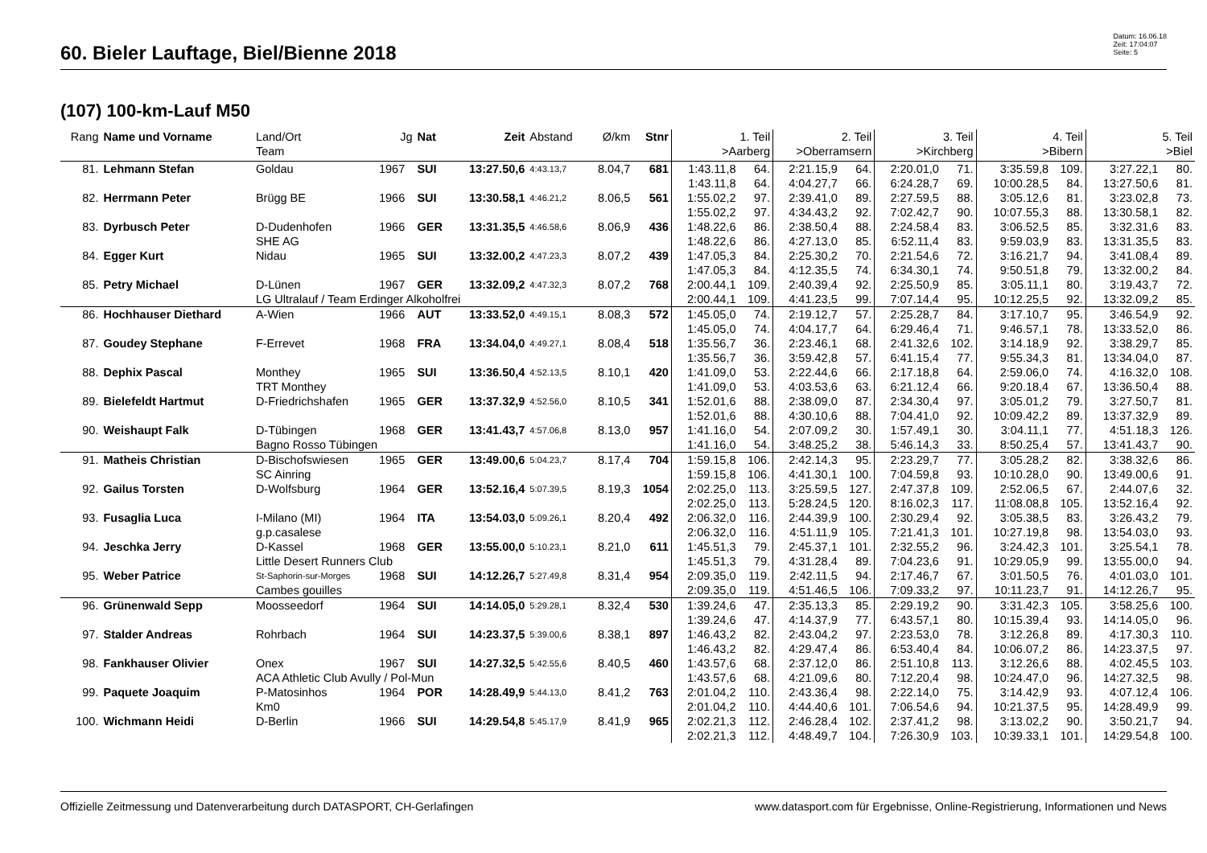60. Bieler Lauftage, Biel/Bienne 2018
Datum: 16.06.18
Zeit: 17:04:07
Seite: 5
(107) 100-km-Lauf M50
| Rang | Name und Vorname | Land/Ort Team | Jg | Nat | Zeit | Abstand | Ø/km | Stnr | 1. Teil >Aarberg | | 2. Teil >Oberramsern | | 3. Teil >Kirchberg | | 4. Teil >Bibern | | 5. Teil >Biel | |
| --- | --- | --- | --- | --- | --- | --- | --- | --- | --- | --- | --- | --- | --- | --- | --- | --- | --- | --- |
| 81. | Lehmann Stefan | Goldau | 1967 | SUI | 13:27.50,6 | 4:43.13,7 | 8.04,7 | 681 | 1:43.11,8 | 64. | 2:21.15,9 | 64. | 2:20.01,0 | 71. | 3:35.59,8 | 109. | 3:27.22,1 | 80. |
| | | | | | | | | | 1:43.11,8 | 64. | 4:04.27,7 | 66. | 6:24.28,7 | 69. | 10:00.28,5 | 84. | 13:27.50,6 | 81. |
| 82. | Herrmann Peter | Brügg BE | 1966 | SUI | 13:30.58,1 | 4:46.21,2 | 8.06,5 | 561 | 1:55.02,2 | 97. | 2:39.41,0 | 89. | 2:27.59,5 | 88. | 3:05.12,6 | 81. | 3:23.02,8 | 73. |
| | | | | | | | | | 1:55.02,2 | 97. | 4:34.43,2 | 92. | 7:02.42,7 | 90. | 10:07.55,3 | 88. | 13:30.58,1 | 82. |
| 83. | Dyrbusch Peter | D-Dudenhofen | 1966 | GER | 13:31.35,5 | 4:46.58,6 | 8.06,9 | 436 | 1:48.22,6 | 86. | 2:38.50,4 | 88. | 2:24.58,4 | 83. | 3:06.52,5 | 85. | 3:32.31,6 | 83. |
| | | SHE AG | | | | | | | 1:48.22,6 | 86. | 4:27.13,0 | 85. | 6:52.11,4 | 83. | 9:59.03,9 | 83. | 13:31.35,5 | 83. |
| 84. | Egger Kurt | Nidau | 1965 | SUI | 13:32.00,2 | 4:47.23,3 | 8.07,2 | 439 | 1:47.05,3 | 84. | 2:25.30,2 | 70. | 2:21.54,6 | 72. | 3:16.21,7 | 94. | 3:41.08,4 | 89. |
| | | | | | | | | | 1:47.05,3 | 84. | 4:12.35,5 | 74. | 6:34.30,1 | 74. | 9:50.51,8 | 79. | 13:32.00,2 | 84. |
| 85. | Petry Michael | D-Lünen | 1967 | GER | 13:32.09,2 | 4:47.32,3 | 8.07,2 | 768 | 2:00.44,1 | 109. | 2:40.39,4 | 92. | 2:25.50,9 | 85. | 3:05.11,1 | 80. | 3:19.43,7 | 72. |
| | | LG Ultralauf / Team Erdinger Alkoholfrei | | | | | | | 2:00.44,1 | 109. | 4:41.23,5 | 99. | 7:07.14,4 | 95. | 10:12.25,5 | 92. | 13:32.09,2 | 85. |
| 86. | Hochhauser Diethard | A-Wien | 1966 | AUT | 13:33.52,0 | 4:49.15,1 | 8.08,3 | 572 | 1:45.05,0 | 74. | 2:19.12,7 | 57. | 2:25.28,7 | 84. | 3:17.10,7 | 95. | 3:46.54,9 | 92. |
| | | | | | | | | | 1:45.05,0 | 74. | 4:04.17,7 | 64. | 6:29.46,4 | 71. | 9:46.57,1 | 78. | 13:33.52,0 | 86. |
| 87. | Goudey Stephane | F-Errevet | 1968 | FRA | 13:34.04,0 | 4:49.27,1 | 8.08,4 | 518 | 1:35.56,7 | 36. | 2:23.46,1 | 68. | 2:41.32,6 | 102. | 3:14.18,9 | 92. | 3:38.29,7 | 85. |
| | | | | | | | | | 1:35.56,7 | 36. | 3:59.42,8 | 57. | 6:41.15,4 | 77. | 9:55.34,3 | 81. | 13:34.04,0 | 87. |
| 88. | Dephix Pascal | Monthey | 1965 | SUI | 13:36.50,4 | 4:52.13,5 | 8.10,1 | 420 | 1:41.09,0 | 53. | 2:22.44,6 | 66. | 2:17.18,8 | 64. | 2:59.06,0 | 74. | 4:16.32,0 | 108. |
| | | TRT Monthey | | | | | | | 1:41.09,0 | 53. | 4:03.53,6 | 63. | 6:21.12,4 | 66. | 9:20.18,4 | 67. | 13:36.50,4 | 88. |
| 89. | Bielefeldt Hartmut | D-Friedrichshafen | 1965 | GER | 13:37.32,9 | 4:52.56,0 | 8.10,5 | 341 | 1:52.01,6 | 88. | 2:38.09,0 | 87. | 2:34.30,4 | 97. | 3:05.01,2 | 79. | 3:27.50,7 | 81. |
| | | | | | | | | | 1:52.01,6 | 88. | 4:30.10,6 | 88. | 7:04.41,0 | 92. | 10:09.42,2 | 89. | 13:37.32,9 | 89. |
| 90. | Weishaupt Falk | D-Tübingen | 1968 | GER | 13:41.43,7 | 4:57.06,8 | 8.13,0 | 957 | 1:41.16,0 | 54. | 2:07.09,2 | 30. | 1:57.49,1 | 30. | 3:04.11,1 | 77. | 4:51.18,3 | 126. |
| | | Bagno Rosso Tübingen | | | | | | | 1:41.16,0 | 54. | 3:48.25,2 | 38. | 5:46.14,3 | 33. | 8:50.25,4 | 57. | 13:41.43,7 | 90. |
| 91. | Matheis Christian | D-Bischofswiesen | 1965 | GER | 13:49.00,6 | 5:04.23,7 | 8.17,4 | 704 | 1:59.15,8 | 106. | 2:42.14,3 | 95. | 2:23.29,7 | 77. | 3:05.28,2 | 82. | 3:38.32,6 | 86. |
| | | SC Ainring | | | | | | | 1:59.15,8 | 106. | 4:41.30,1 | 100. | 7:04.59,8 | 93. | 10:10.28,0 | 90. | 13:49.00,6 | 91. |
| 92. | Gailus Torsten | D-Wolfsburg | 1964 | GER | 13:52.16,4 | 5:07.39,5 | 8.19,3 | 1054 | 2:02.25,0 | 113. | 3:25.59,5 | 127. | 2:47.37,8 | 109. | 2:52.06,5 | 67. | 2:44.07,6 | 32. |
| | | | | | | | | | 2:02.25,0 | 113. | 5:28.24,5 | 120. | 8:16.02,3 | 117. | 11:08.08,8 | 105. | 13:52.16,4 | 92. |
| 93. | Fusaglia Luca | I-Milano (MI) | 1964 | ITA | 13:54.03,0 | 5:09.26,1 | 8.20,4 | 492 | 2:06.32,0 | 116. | 2:44.39,9 | 100. | 2:30.29,4 | 92. | 3:05.38,5 | 83. | 3:26.43,2 | 79. |
| | | g.p.casalese | | | | | | | 2:06.32,0 | 116. | 4:51.11,9 | 105. | 7:21.41,3 | 101. | 10:27.19,8 | 98. | 13:54.03,0 | 93. |
| 94. | Jeschka Jerry | D-Kassel | 1968 | GER | 13:55.00,0 | 5:10.23,1 | 8.21,0 | 611 | 1:45.51,3 | 79. | 2:45.37,1 | 101. | 2:32.55,2 | 96. | 3:24.42,3 | 101. | 3:25.54,1 | 78. |
| | | Little Desert Runners Club | | | | | | | 1:45.51,3 | 79. | 4:31.28,4 | 89. | 7:04.23,6 | 91. | 10:29.05,9 | 99. | 13:55.00,0 | 94. |
| 95. | Weber Patrice | St-Saphorin-sur-Morges | 1968 | SUI | 14:12.26,7 | 5:27.49,8 | 8.31,4 | 954 | 2:09.35,0 | 119. | 2:42.11,5 | 94. | 2:17.46,7 | 67. | 3:01.50,5 | 76. | 4:01.03,0 | 101. |
| | | Cambes gouilles | | | | | | | 2:09.35,0 | 119. | 4:51.46,5 | 106. | 7:09.33,2 | 97. | 10:11.23,7 | 91. | 14:12.26,7 | 95. |
| 96. | Grünenwald Sepp | Moosseedorf | 1964 | SUI | 14:14.05,0 | 5:29.28,1 | 8.32,4 | 530 | 1:39.24,6 | 47. | 2:35.13,3 | 85. | 2:29.19,2 | 90. | 3:31.42,3 | 105. | 3:58.25,6 | 100. |
| | | | | | | | | | 1:39.24,6 | 47. | 4:14.37,9 | 77. | 6:43.57,1 | 80. | 10:15.39,4 | 93. | 14:14.05,0 | 96. |
| 97. | Stalder Andreas | Rohrbach | 1964 | SUI | 14:23.37,5 | 5:39.00,6 | 8.38,1 | 897 | 1:46.43,2 | 82. | 2:43.04,2 | 97. | 2:23.53,0 | 78. | 3:12.26,8 | 89. | 4:17.30,3 | 110. |
| | | | | | | | | | 1:46.43,2 | 82. | 4:29.47,4 | 86. | 6:53.40,4 | 84. | 10:06.07,2 | 86. | 14:23.37,5 | 97. |
| 98. | Fankhauser Olivier | Onex | 1967 | SUI | 14:27.32,5 | 5:42.55,6 | 8.40,5 | 460 | 1:43.57,6 | 68. | 2:37.12,0 | 86. | 2:51.10,8 | 113. | 3:12.26,6 | 88. | 4:02.45,5 | 103. |
| | | ACA Athletic Club Avully / Pol-Mun | | | | | | | 1:43.57,6 | 68. | 4:21.09,6 | 80. | 7:12.20,4 | 98. | 10:24.47,0 | 96. | 14:27.32,5 | 98. |
| 99. | Paquete Joaquim | P-Matosinhos | 1964 | POR | 14:28.49,9 | 5:44.13,0 | 8.41,2 | 763 | 2:01.04,2 | 110. | 2:43.36,4 | 98. | 2:22.14,0 | 75. | 3:14.42,9 | 93. | 4:07.12,4 | 106. |
| | | Km0 | | | | | | | 2:01.04,2 | 110. | 4:44.40,6 | 101. | 7:06.54,6 | 94. | 10:21.37,5 | 95. | 14:28.49,9 | 99. |
| 100. | Wichmann Heidi | D-Berlin | 1966 | SUI | 14:29.54,8 | 5:45.17,9 | 8.41,9 | 965 | 2:02.21,3 | 112. | 2:46.28,4 | 102. | 2:37.41,2 | 98. | 3:13.02,2 | 90. | 3:50.21,7 | 94. |
| | | | | | | | | | 2:02.21,3 | 112. | 4:48.49,7 | 104. | 7:26.30,9 | 103. | 10:39.33,1 | 101. | 14:29.54,8 | 100. |
Offizielle Zeitmessung und Datenverarbeitung durch DATASPORT, CH-Gerlafingen www.datasport.com für Ergebnisse, Online-Registrierung, Informationen und News